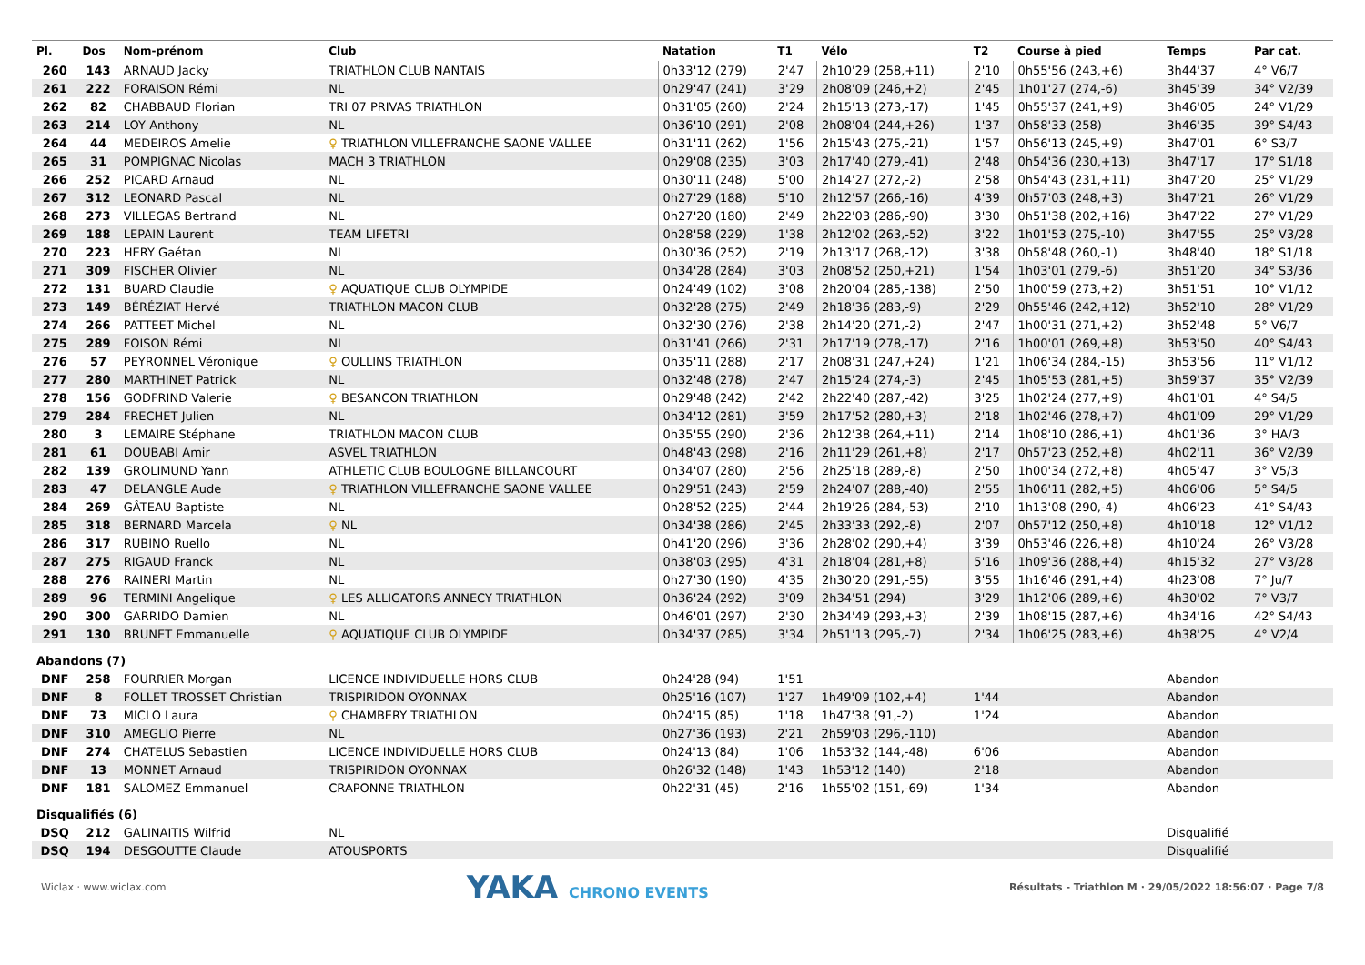| Pl. | Dos | Nom-prénom | Club | Natation | T1 | Vélo | T2 | Course à pied | Temps | Par cat. |
| --- | --- | --- | --- | --- | --- | --- | --- | --- | --- | --- |
| 260 | 143 | ARNAUD Jacky | TRIATHLON CLUB NANTAIS | 0h33'12 (279) | 2'47 | 2h10'29 (258,+11) | 2'10 | 0h55'56 (243,+6) | 3h44'37 | 4° V6/7 |
| 261 | 222 | FORAISON Rémi | NL | 0h29'47 (241) | 3'29 | 2h08'09 (246,+2) | 2'45 | 1h01'27 (274,-6) | 3h45'39 | 34° V2/39 |
| 262 | 82 | CHABBAUD Florian | TRI 07 PRIVAS TRIATHLON | 0h31'05 (260) | 2'24 | 2h15'13 (273,-17) | 1'45 | 0h55'37 (241,+9) | 3h46'05 | 24° V1/29 |
| 263 | 214 | LOY Anthony | NL | 0h36'10 (291) | 2'08 | 2h08'04 (244,+26) | 1'37 | 0h58'33 (258) | 3h46'35 | 39° S4/43 |
| 264 | 44 | MEDEIROS Amelie | ♀ TRIATHLON VILLEFRANCHE SAONE VALLEE | 0h31'11 (262) | 1'56 | 2h15'43 (275,-21) | 1'57 | 0h56'13 (245,+9) | 3h47'01 | 6° S3/7 |
| 265 | 31 | POMPIGNAC Nicolas | MACH 3 TRIATHLON | 0h29'08 (235) | 3'03 | 2h17'40 (279,-41) | 2'48 | 0h54'36 (230,+13) | 3h47'17 | 17° S1/18 |
| 266 | 252 | PICARD Arnaud | NL | 0h30'11 (248) | 5'00 | 2h14'27 (272,-2) | 2'58 | 0h54'43 (231,+11) | 3h47'20 | 25° V1/29 |
| 267 | 312 | LEONARD Pascal | NL | 0h27'29 (188) | 5'10 | 2h12'57 (266,-16) | 4'39 | 0h57'03 (248,+3) | 3h47'21 | 26° V1/29 |
| 268 | 273 | VILLEGAS Bertrand | NL | 0h27'20 (180) | 2'49 | 2h22'03 (286,-90) | 3'30 | 0h51'38 (202,+16) | 3h47'22 | 27° V1/29 |
| 269 | 188 | LEPAIN Laurent | TEAM LIFETRI | 0h28'58 (229) | 1'38 | 2h12'02 (263,-52) | 3'22 | 1h01'53 (275,-10) | 3h47'55 | 25° V3/28 |
| 270 | 223 | HERY Gaétan | NL | 0h30'36 (252) | 2'19 | 2h13'17 (268,-12) | 3'38 | 0h58'48 (260,-1) | 3h48'40 | 18° S1/18 |
| 271 | 309 | FISCHER Olivier | NL | 0h34'28 (284) | 3'03 | 2h08'52 (250,+21) | 1'54 | 1h03'01 (279,-6) | 3h51'20 | 34° S3/36 |
| 272 | 131 | BUARD Claudie | ♀ AQUATIQUE CLUB OLYMPIDE | 0h24'49 (102) | 3'08 | 2h20'04 (285,-138) | 2'50 | 1h00'59 (273,+2) | 3h51'51 | 10° V1/12 |
| 273 | 149 | BÉRÉZIAT Hervé | TRIATHLON MACON CLUB | 0h32'28 (275) | 2'49 | 2h18'36 (283,-9) | 2'29 | 0h55'46 (242,+12) | 3h52'10 | 28° V1/29 |
| 274 | 266 | PATTEET Michel | NL | 0h32'30 (276) | 2'38 | 2h14'20 (271,-2) | 2'47 | 1h00'31 (271,+2) | 3h52'48 | 5° V6/7 |
| 275 | 289 | FOISON Rémi | NL | 0h31'41 (266) | 2'31 | 2h17'19 (278,-17) | 2'16 | 1h00'01 (269,+8) | 3h53'50 | 40° S4/43 |
| 276 | 57 | PEYRONNEL Véronique | ♀ OULLINS TRIATHLON | 0h35'11 (288) | 2'17 | 2h08'31 (247,+24) | 1'21 | 1h06'34 (284,-15) | 3h53'56 | 11° V1/12 |
| 277 | 280 | MARTHINET Patrick | NL | 0h32'48 (278) | 2'47 | 2h15'24 (274,-3) | 2'45 | 1h05'53 (281,+5) | 3h59'37 | 35° V2/39 |
| 278 | 156 | GODFRIND Valerie | ♀ BESANCON TRIATHLON | 0h29'48 (242) | 2'42 | 2h22'40 (287,-42) | 3'25 | 1h02'24 (277,+9) | 4h01'01 | 4° S4/5 |
| 279 | 284 | FRECHET Julien | NL | 0h34'12 (281) | 3'59 | 2h17'52 (280,+3) | 2'18 | 1h02'46 (278,+7) | 4h01'09 | 29° V1/29 |
| 280 | 3 | LEMAIRE Stéphane | TRIATHLON MACON CLUB | 0h35'55 (290) | 2'36 | 2h12'38 (264,+11) | 2'14 | 1h08'10 (286,+1) | 4h01'36 | 3° HA/3 |
| 281 | 61 | DOUBABI Amir | ASVEL TRIATHLON | 0h48'43 (298) | 2'16 | 2h11'29 (261,+8) | 2'17 | 0h57'23 (252,+8) | 4h02'11 | 36° V2/39 |
| 282 | 139 | GROLIMUND Yann | ATHLETIC CLUB BOULOGNE BILLANCOURT | 0h34'07 (280) | 2'56 | 2h25'18 (289,-8) | 2'50 | 1h00'34 (272,+8) | 4h05'47 | 3° V5/3 |
| 283 | 47 | DELANGLE Aude | ♀ TRIATHLON VILLEFRANCHE SAONE VALLEE | 0h29'51 (243) | 2'59 | 2h24'07 (288,-40) | 2'55 | 1h06'11 (282,+5) | 4h06'06 | 5° S4/5 |
| 284 | 269 | GÂTEAU Baptiste | NL | 0h28'52 (225) | 2'44 | 2h19'26 (284,-53) | 2'10 | 1h13'08 (290,-4) | 4h06'23 | 41° S4/43 |
| 285 | 318 | BERNARD Marcela | ♀ NL | 0h34'38 (286) | 2'45 | 2h33'33 (292,-8) | 2'07 | 0h57'12 (250,+8) | 4h10'18 | 12° V1/12 |
| 286 | 317 | RUBINO Ruello | NL | 0h41'20 (296) | 3'36 | 2h28'02 (290,+4) | 3'39 | 0h53'46 (226,+8) | 4h10'24 | 26° V3/28 |
| 287 | 275 | RIGAUD Franck | NL | 0h38'03 (295) | 4'31 | 2h18'04 (281,+8) | 5'16 | 1h09'36 (288,+4) | 4h15'32 | 27° V3/28 |
| 288 | 276 | RAINERI Martin | NL | 0h27'30 (190) | 4'35 | 2h30'20 (291,-55) | 3'55 | 1h16'46 (291,+4) | 4h23'08 | 7° Ju/7 |
| 289 | 96 | TERMINI Angelique | ♀ LES ALLIGATORS ANNECY TRIATHLON | 0h36'24 (292) | 3'09 | 2h34'51 (294) | 3'29 | 1h12'06 (289,+6) | 4h30'02 | 7° V3/7 |
| 290 | 300 | GARRIDO Damien | NL | 0h46'01 (297) | 2'30 | 2h34'49 (293,+3) | 2'39 | 1h08'15 (287,+6) | 4h34'16 | 42° S4/43 |
| 291 | 130 | BRUNET Emmanuelle | ♀ AQUATIQUE CLUB OLYMPIDE | 0h34'37 (285) | 3'34 | 2h51'13 (295,-7) | 2'34 | 1h06'25 (283,+6) | 4h38'25 | 4° V2/4 |
| Abandons (7) | | | | | | | | | | |
| DNF | 258 | FOURRIER Morgan | LICENCE INDIVIDUELLE HORS CLUB | 0h24'28 (94) | 1'51 | | | | Abandon | |
| DNF | 8 | FOLLET TROSSET Christian | TRISPIRIDON OYONNAX | 0h25'16 (107) | 1'27 | 1h49'09 (102,+4) | 1'44 | | Abandon | |
| DNF | 73 | MICLO Laura | ♀ CHAMBERY TRIATHLON | 0h24'15 (85) | 1'18 | 1h47'38 (91,-2) | 1'24 | | Abandon | |
| DNF | 310 | AMEGLIO Pierre | NL | 0h27'36 (193) | 2'21 | 2h59'03 (296,-110) | | | Abandon | |
| DNF | 274 | CHATELUS Sebastien | LICENCE INDIVIDUELLE HORS CLUB | 0h24'13 (84) | 1'06 | 1h53'32 (144,-48) | 6'06 | | Abandon | |
| DNF | 13 | MONNET Arnaud | TRISPIRIDON OYONNAX | 0h26'32 (148) | 1'43 | 1h53'12 (140) | 2'18 | | Abandon | |
| DNF | 181 | SALOMEZ Emmanuel | CRAPONNE TRIATHLON | 0h22'31 (45) | 2'16 | 1h55'02 (151,-69) | 1'34 | | Abandon | |
| Disqualifiés (6) | | | | | | | | | | |
| DSQ | 212 | GALINAITIS Wilfrid | NL | | | | | | Disqualifié | |
| DSQ | 194 | DESGOUTTE Claude | ATOUSPORTS | | | | | | Disqualifié | |
Wiclax · www.wiclax.com YAKA CHRONO EVENTS Résultats - Triathlon M · 29/05/2022 18:56:07 · Page 7/8